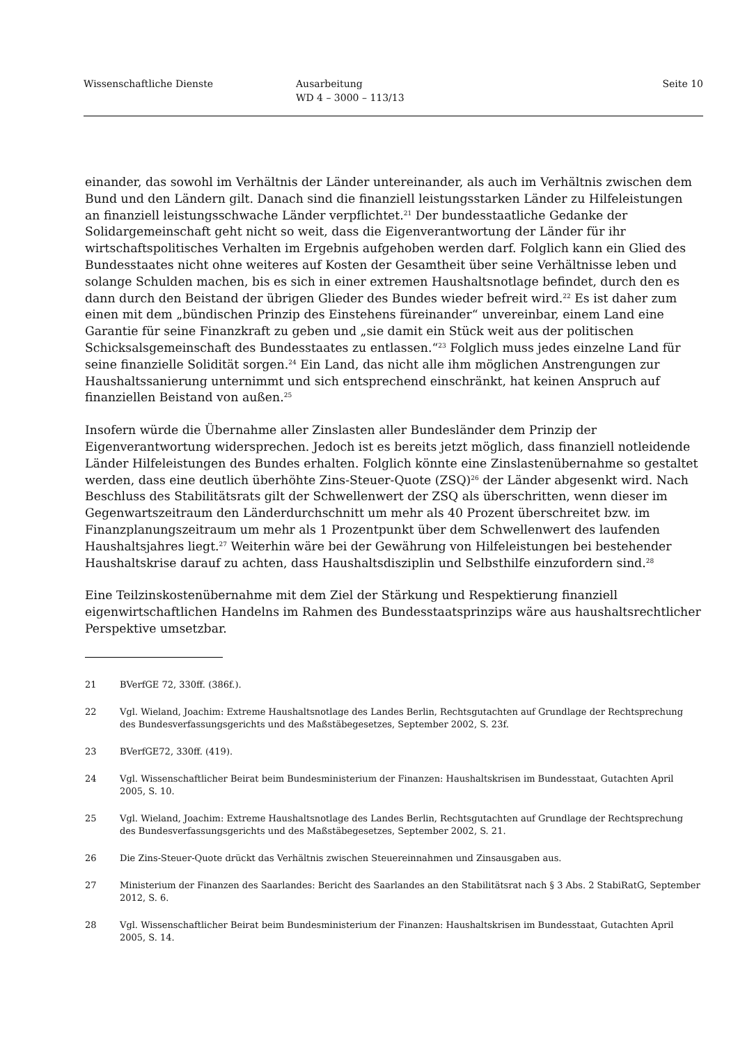Wissenschaftliche Dienste Ausarbeitung
WD 4 – 3000 – 113/13
Seite 10
einander, das sowohl im Verhältnis der Länder untereinander, als auch im Verhältnis zwischen dem Bund und den Ländern gilt. Danach sind die finanziell leistungsstarken Länder zu Hilfeleistungen an finanziell leistungsschwache Länder verpflichtet.<sup>21</sup> Der bundesstaatliche Gedanke der Solidargemeinschaft geht nicht so weit, dass die Eigenverantwortung der Länder für ihr wirtschaftspolitisches Verhalten im Ergebnis aufgehoben werden darf. Folglich kann ein Glied des Bundesstaates nicht ohne weiteres auf Kosten der Gesamtheit über seine Verhältnisse leben und solange Schulden machen, bis es sich in einer extremen Haushaltsnotlage befindet, durch den es dann durch den Beistand der übrigen Glieder des Bundes wieder befreit wird.<sup>22</sup> Es ist daher zum einen mit dem „bündischen Prinzip des Einstehens füreinander“ unvereinbar, einem Land eine Garantie für seine Finanzkraft zu geben und „sie damit ein Stück weit aus der politischen Schicksalsgemeinschaft des Bundesstaates zu entlassen.“<sup>23</sup> Folglich muss jedes einzelne Land für seine finanzielle Solidität sorgen.<sup>24</sup> Ein Land, das nicht alle ihm möglichen Anstrengungen zur Haushaltssanierung unternimmt und sich entsprechend einschränkt, hat keinen Anspruch auf finanziellen Beistand von außen.<sup>25</sup>
Insofern würde die Übernahme aller Zinslasten aller Bundesländer dem Prinzip der Eigenverantwortung widersprechen. Jedoch ist es bereits jetzt möglich, dass finanziell notleidende Länder Hilfeleistungen des Bundes erhalten. Folglich könnte eine Zinslastenübernahme so gestaltet werden, dass eine deutlich überhöhte Zins-Steuer-Quote (ZSQ)<sup>26</sup> der Länder abgesenkt wird. Nach Beschluss des Stabilitätsrats gilt der Schwellenwert der ZSQ als überschritten, wenn dieser im Gegenwartszeitraum den Länderdurchschnitt um mehr als 40 Prozent überschreitet bzw. im Finanzplanungszeitraum um mehr als 1 Prozentpunkt über dem Schwellenwert des laufenden Haushaltsjahres liegt.<sup>27</sup> Weiterhin wäre bei der Gewährung von Hilfeleistungen bei bestehender Haushaltskrise darauf zu achten, dass Haushaltsdisziplin und Selbsthilfe einzufordern sind.<sup>28</sup>
Eine Teilzinskostenübernahme mit dem Ziel der Stärkung und Respektierung finanziell eigenwirtschaftlichen Handelns im Rahmen des Bundesstaatsprinzips wäre aus haushaltsrechtlicher Perspektive umsetzbar.
21 BVerfGE 72, 330ff. (386f.).
22 Vgl. Wieland, Joachim: Extreme Haushaltsnotlage des Landes Berlin, Rechtsgutachten auf Grundlage der Rechtsprechung des Bundesverfassungsgerichts und des Maßstäbegesetzes, September 2002, S. 23f.
23 BVerfGE72, 330ff. (419).
24 Vgl. Wissenschaftlicher Beirat beim Bundesministerium der Finanzen: Haushaltskrisen im Bundesstaat, Gutachten April 2005, S. 10.
25 Vgl. Wieland, Joachim: Extreme Haushaltsnotlage des Landes Berlin, Rechtsgutachten auf Grundlage der Rechtsprechung des Bundesverfassungsgerichts und des Maßstäbegesetzes, September 2002, S. 21.
26 Die Zins-Steuer-Quote drückt das Verhältnis zwischen Steuereinnahmen und Zinsausgaben aus.
27 Ministerium der Finanzen des Saarlandes: Bericht des Saarlandes an den Stabilitätsrat nach § 3 Abs. 2 StabiRatG, September 2012, S. 6.
28 Vgl. Wissenschaftlicher Beirat beim Bundesministerium der Finanzen: Haushaltskrisen im Bundesstaat, Gutachten April 2005, S. 14.